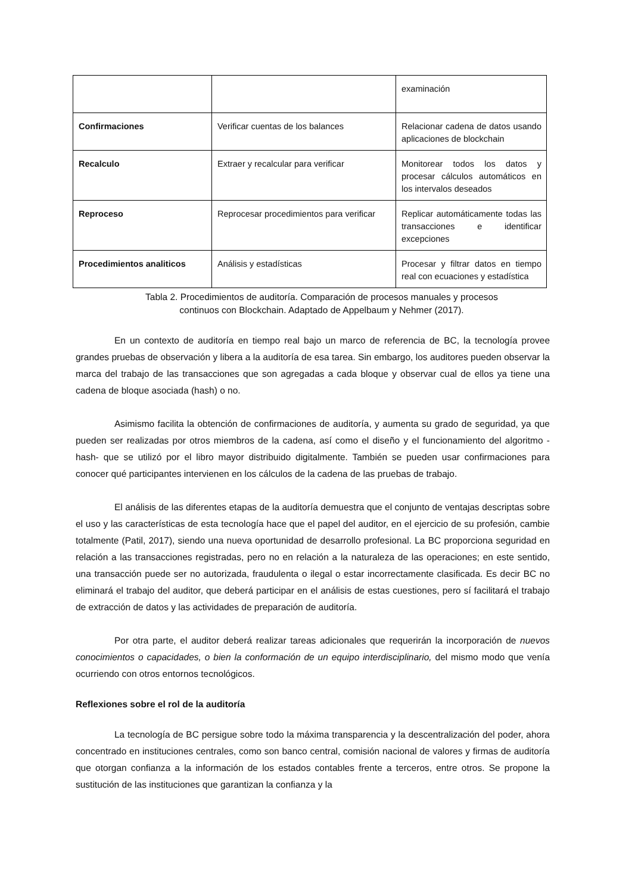| | | examinación |
| Confirmaciones | Verificar cuentas de los balances | Relacionar cadena de datos usando aplicaciones de blockchain |
| Recalculo | Extraer y recalcular para verificar | Monitorear todos los datos y procesar cálculos automáticos en los intervalos deseados |
| Reproceso | Reprocesar procedimientos para verificar | Replicar automáticamente todas las transacciones e identificar excepciones |
| Procedimientos analiticos | Análisis y estadísticas | Procesar y filtrar datos en tiempo real con ecuaciones y estadística |
Tabla 2. Procedimientos de auditoría. Comparación de procesos manuales y procesos
continuos con Blockchain. Adaptado de Appelbaum y Nehmer (2017).
En un contexto de auditoría en tiempo real bajo un marco de referencia de BC, la tecnología provee grandes pruebas de observación y libera a la auditoría de esa tarea. Sin embargo, los auditores pueden observar la marca del trabajo de las transacciones que son agregadas a cada bloque y observar cual de ellos ya tiene una cadena de bloque asociada (hash) o no.
Asimismo facilita la obtención de confirmaciones de auditoría, y aumenta su grado de seguridad, ya que pueden ser realizadas por otros miembros de la cadena, así como el diseño y el funcionamiento del algoritmo -hash- que se utilizó por el libro mayor distribuido digitalmente. También se pueden usar confirmaciones para conocer qué participantes intervienen en los cálculos de la cadena de las pruebas de trabajo.
El análisis de las diferentes etapas de la auditoría demuestra que el conjunto de ventajas descriptas sobre el uso y las características de esta tecnología hace que el papel del auditor, en el ejercicio de su profesión, cambie totalmente (Patil, 2017), siendo una nueva oportunidad de desarrollo profesional. La BC proporciona seguridad en relación a las transacciones registradas, pero no en relación a la naturaleza de las operaciones; en este sentido, una transacción puede ser no autorizada, fraudulenta o ilegal o estar incorrectamente clasificada. Es decir BC no eliminará el trabajo del auditor, que deberá participar en el análisis de estas cuestiones, pero sí facilitará el trabajo de extracción de datos y las actividades de preparación de auditoría.
Por otra parte, el auditor deberá realizar tareas adicionales que requerirán la incorporación de nuevos conocimientos o capacidades, o bien la conformación de un equipo interdisciplinario, del mismo modo que venía ocurriendo con otros entornos tecnológicos.
Reflexiones sobre el rol de la auditoría
La tecnología de BC persigue sobre todo la máxima transparencia y la descentralización del poder, ahora concentrado en instituciones centrales, como son banco central, comisión nacional de valores y firmas de auditoría que otorgan confianza a la información de los estados contables frente a terceros, entre otros. Se propone la sustitución de las instituciones que garantizan la confianza y la